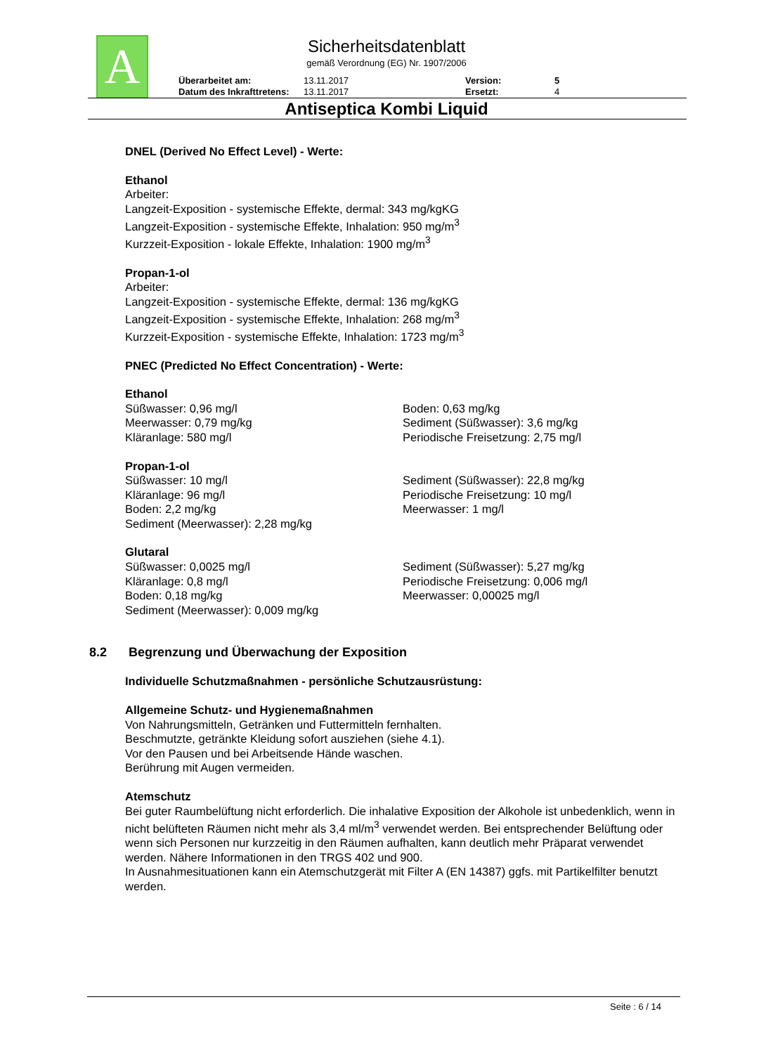A
Sicherheitsdatenblatt
gemäß Verordnung (EG) Nr. 1907/2006
Überarbeitet am: 13.11.2017 Version: 5
Datum des Inkrafttretens: 13.11.2017 Ersetzt: 4
Antiseptica Kombi Liquid
DNEL (Derived No Effect Level) - Werte:
Ethanol
Arbeiter:
Langzeit-Exposition - systemische Effekte, dermal: 343 mg/kgKG
Langzeit-Exposition - systemische Effekte, Inhalation: 950 mg/m<sup>3</sup>
Kurzzeit-Exposition - lokale Effekte, Inhalation: 1900 mg/m<sup>3</sup>
Propan-1-ol
Arbeiter:
Langzeit-Exposition - systemische Effekte, dermal: 136 mg/kgKG
Langzeit-Exposition - systemische Effekte, Inhalation: 268 mg/m<sup>3</sup>
Kurzzeit-Exposition - systemische Effekte, Inhalation: 1723 mg/m<sup>3</sup>
PNEC (Predicted No Effect Concentration) - Werte:
Ethanol
Süßwasser: 0,96 mg/l
Meerwasser: 0,79 mg/kg
Kläranlage: 580 mg/l
Boden: 0,63 mg/kg
Sediment (Süßwasser): 3,6 mg/kg
Periodische Freisetzung: 2,75 mg/l
Propan-1-ol
Süßwasser: 10 mg/l
Kläranlage: 96 mg/l
Boden: 2,2 mg/kg
Sediment (Meerwasser): 2,28 mg/kg
Sediment (Süßwasser): 22,8 mg/kg
Periodische Freisetzung: 10 mg/l
Meerwasser: 1 mg/l
Glutaral
Süßwasser: 0,0025 mg/l
Kläranlage: 0,8 mg/l
Boden: 0,18 mg/kg
Sediment (Meerwasser): 0,009 mg/kg
Sediment (Süßwasser): 5,27 mg/kg
Periodische Freisetzung: 0,006 mg/l
Meerwasser: 0,00025 mg/l
8.2 Begrenzung und Überwachung der Exposition
Individuelle Schutzmaßnahmen - persönliche Schutzausrüstung:
Allgemeine Schutz- und Hygienemaßnahmen
Von Nahrungsmitteln, Getränken und Futtermitteln fernhalten.
Beschmutzte, getränkte Kleidung sofort ausziehen (siehe 4.1).
Vor den Pausen und bei Arbeitsende Hände waschen.
Berührung mit Augen vermeiden.
Atemschutz
Bei guter Raumbelüftung nicht erforderlich. Die inhalative Exposition der Alkohole ist unbedenklich, wenn in nicht belüfteten Räumen nicht mehr als 3,4 ml/m<sup>3</sup> verwendet werden. Bei entsprechender Belüftung oder wenn sich Personen nur kurzzeitig in den Räumen aufhalten, kann deutlich mehr Präparat verwendet werden. Nähere Informationen in den TRGS 402 und 900.
In Ausnahmesituationen kann ein Atemschutzgerät mit Filter A (EN 14387) ggfs. mit Partikelfilter benutzt werden.
Seite : 6 / 14